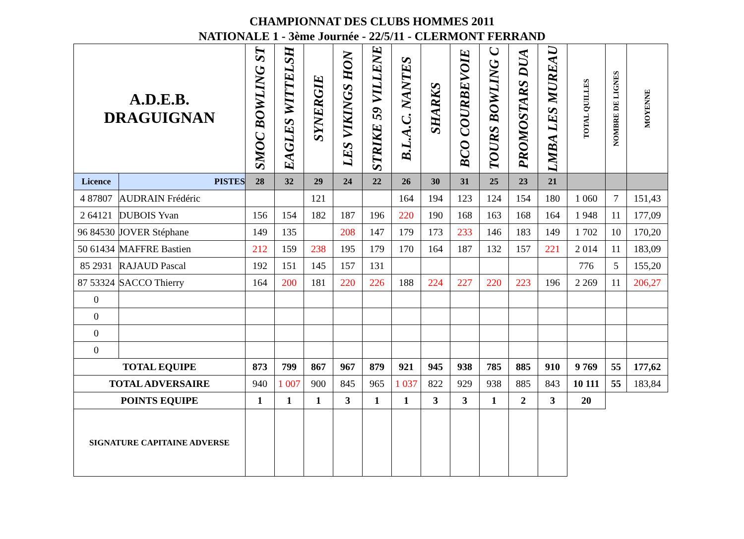CHAMPIONNAT DES CLUBS HOMMES 2011
NATIONALE 1 - 3ème Journée - 22/5/11 - CLERMONT FERRAND
| A.D.E.B. DRAGUIGNAN | | SMOC BOWLING ST | EAGLES WITTELSH | SYNERGIE | LES VIKINGS HON | STRIKE 59 VILLENE | B.L.A.C. NANTES | SHARKS | BCO COURBEVOIE | TOURS BOWLING C | PROMOSTARS DUA | LMBA LES MUREAU | TOTAL QUILLES | NOMBRE DE LIGNES | MOYENNE |
| --- | --- | --- | --- | --- | --- | --- | --- | --- | --- | --- | --- | --- | --- | --- | --- |
| Licence | PISTES | 28 | 32 | 29 | 24 | 22 | 26 | 30 | 31 | 25 | 23 | 21 | | | |
| 4 87807 | AUDRAIN Frédéric | | | 121 | | | 164 | 194 | 123 | 124 | 154 | 180 | 1 060 | 7 | 151,43 |
| 2 64121 | DUBOIS Yvan | 156 | 154 | 182 | 187 | 196 | 220 | 190 | 168 | 163 | 168 | 164 | 1 948 | 11 | 177,09 |
| 96 84530 | JOVER Stéphane | 149 | 135 | | 208 | 147 | 179 | 173 | 233 | 146 | 183 | 149 | 1 702 | 10 | 170,20 |
| 50 61434 | MAFFRE Bastien | 212 | 159 | 238 | 195 | 179 | 170 | 164 | 187 | 132 | 157 | 221 | 2 014 | 11 | 183,09 |
| 85 2931 | RAJAUD Pascal | 192 | 151 | 145 | 157 | 131 | | | | | | | 776 | 5 | 155,20 |
| 87 53324 | SACCO Thierry | 164 | 200 | 181 | 220 | 226 | 188 | 224 | 227 | 220 | 223 | 196 | 2 269 | 11 | 206,27 |
| 0 | | | | | | | | | | | | | | | |
| 0 | | | | | | | | | | | | | | | |
| 0 | | | | | | | | | | | | | | | |
| 0 | | | | | | | | | | | | | | | |
| TOTAL EQUIPE | | 873 | 799 | 867 | 967 | 879 | 921 | 945 | 938 | 785 | 885 | 910 | 9 769 | 55 | 177,62 |
| TOTAL ADVERSAIRE | | 940 | 1 007 | 900 | 845 | 965 | 1 037 | 822 | 929 | 938 | 885 | 843 | 10 111 | 55 | 183,84 |
| POINTS EQUIPE | | 1 | 1 | 1 | 3 | 1 | 1 | 3 | 3 | 1 | 2 | 3 | 20 | | |
| SIGNATURE CAPITAINE ADVERSE | | | | | | | | | | | | | | | |